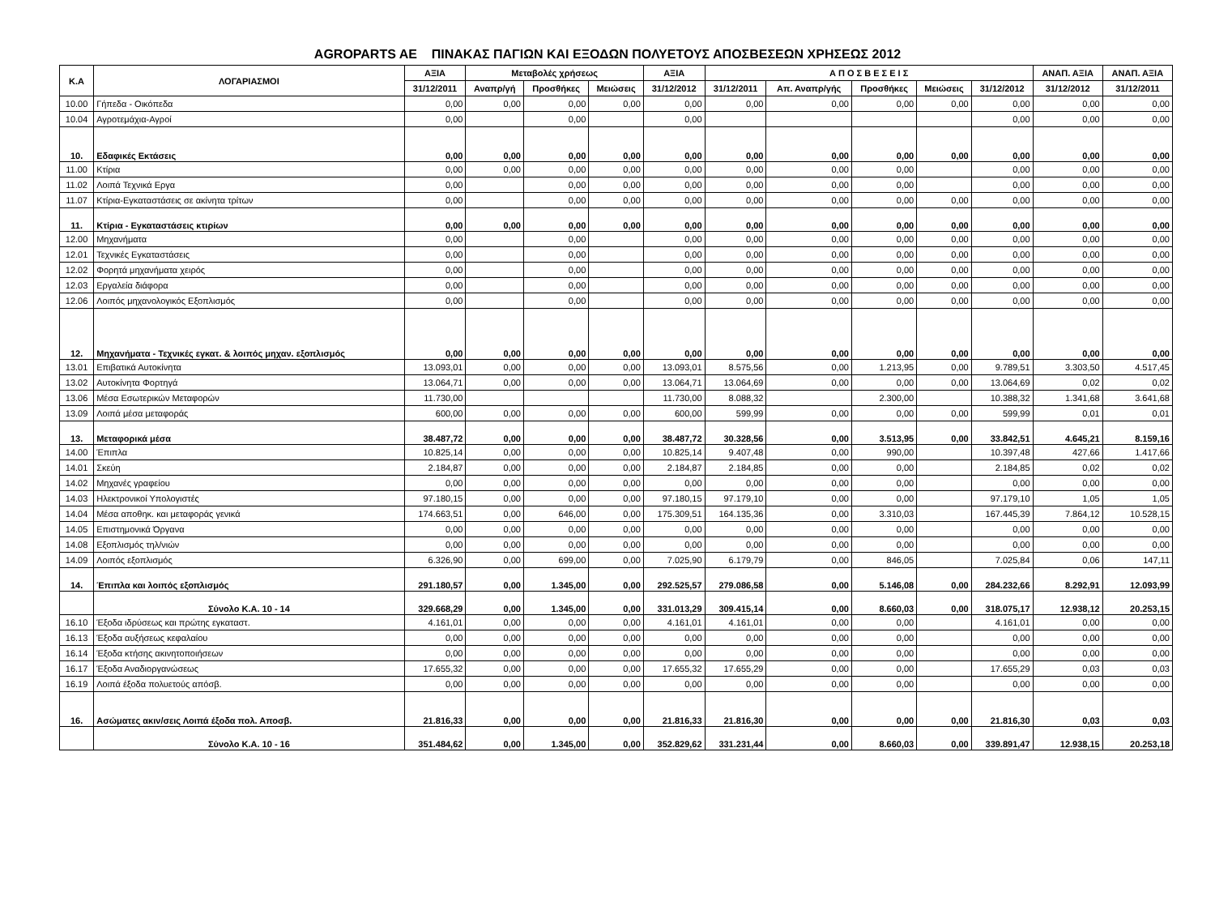AGROPARTS AE ΠΙΝΑΚΑΣ ΠΑΓΙΩΝ ΚΑΙ ΕΞΟΔΩΝ ΠΟΛΥΕΤΟΥΣ ΑΠΟΣΒΕΣΕΩΝ ΧΡΗΣΕΩΣ 2012
| K.A | ΛΟΓΑΡΙΑΣΜΟΙ | ΑΞΙΑ | Μεταβολές χρήσεως | | | ΑΞΙΑ | Α Π Ο Σ Β Ε Σ Ε Ι Σ | | | | | ΑΝΑΠ. ΑΞΙΑ | ΑΝΑΠ. ΑΞΙΑ |
| --- | --- | --- | --- | --- | --- | --- | --- | --- | --- | --- | --- | --- | --- |
| | | 31/12/2011 | Αναπρ/γή | Προσθήκες | Μειώσεις | 31/12/2012 | 31/12/2011 | Απ. Αναπρ/γής | Προσθήκες | Μειώσεις | 31/12/2012 | 31/12/2012 | 31/12/2011 |
| 10.00 | Γήπεδα - Οικόπεδα | 0,00 | 0,00 | 0,00 | 0,00 | 0,00 | 0,00 | 0,00 | 0,00 | 0,00 | 0,00 | 0,00 | 0,00 |
| 10.04 | Αγροτεμάχια-Αγροί | 0,00 | | 0,00 | | 0,00 | | | | | 0,00 | 0,00 | 0,00 |
| 10. | Εδαφικές Εκτάσεις | 0,00 | 0,00 | 0,00 | 0,00 | 0,00 | 0,00 | 0,00 | 0,00 | 0,00 | 0,00 | 0,00 | 0,00 |
| 11.00 | Κτίρια | 0,00 | 0,00 | 0,00 | 0,00 | 0,00 | 0,00 | 0,00 | 0,00 | | 0,00 | 0,00 | 0,00 |
| 11.02 | Λοιπά Τεχνικά Εργα | 0,00 | | 0,00 | 0,00 | 0,00 | 0,00 | 0,00 | 0,00 | | 0,00 | 0,00 | 0,00 |
| 11.07 | Κτίρια-Εγκαταστάσεις σε ακίνητα τρίτων | 0,00 | | 0,00 | 0,00 | 0,00 | 0,00 | 0,00 | 0,00 | 0,00 | 0,00 | 0,00 | 0,00 |
| 11. | Κτίρια - Εγκαταστάσεις κτιρίων | 0,00 | 0,00 | 0,00 | 0,00 | 0,00 | 0,00 | 0,00 | 0,00 | 0,00 | 0,00 | 0,00 | 0,00 |
| 12.00 | Μηχανήματα | 0,00 | | 0,00 | | 0,00 | 0,00 | 0,00 | 0,00 | 0,00 | 0,00 | 0,00 | 0,00 |
| 12.01 | Τεχνικές Εγκαταστάσεις | 0,00 | | 0,00 | | 0,00 | 0,00 | 0,00 | 0,00 | 0,00 | 0,00 | 0,00 | 0,00 |
| 12.02 | Φορητά μηχανήματα χειρός | 0,00 | | 0,00 | | 0,00 | 0,00 | 0,00 | 0,00 | 0,00 | 0,00 | 0,00 | 0,00 |
| 12.03 | Εργαλεία διάφορα | 0,00 | | 0,00 | | 0,00 | 0,00 | 0,00 | 0,00 | 0,00 | 0,00 | 0,00 | 0,00 |
| 12.06 | Λοιπός μηχανολογικός Εξοπλισμός | 0,00 | | 0,00 | | 0,00 | 0,00 | 0,00 | 0,00 | 0,00 | 0,00 | 0,00 | 0,00 |
| 12. | Μηχανήματα - Τεχνικές εγκατ. & λοιπός μηχαν. εξοπλισμός | 0,00 | 0,00 | 0,00 | 0,00 | 0,00 | 0,00 | 0,00 | 0,00 | 0,00 | 0,00 | 0,00 | 0,00 |
| 13.01 | Επιβατικά Αυτοκίνητα | 13.093,01 | 0,00 | 0,00 | 0,00 | 13.093,01 | 8.575,56 | 0,00 | 1.213,95 | 0,00 | 9.789,51 | 3.303,50 | 4.517,45 |
| 13.02 | Αυτοκίνητα Φορτηγά | 13.064,71 | 0,00 | 0,00 | 0,00 | 13.064,71 | 13.064,69 | 0,00 | 0,00 | 0,00 | 13.064,69 | 0,02 | 0,02 |
| 13.06 | Μέσα Εσωτερικών Μεταφορών | 11.730,00 | | | | 11.730,00 | 8.088,32 | | 2.300,00 | | 10.388,32 | 1.341,68 | 3.641,68 |
| 13.09 | Λοιπά μέσα μεταφοράς | 600,00 | 0,00 | 0,00 | 0,00 | 600,00 | 599,99 | 0,00 | 0,00 | 0,00 | 599,99 | 0,01 | 0,01 |
| 13. | Μεταφορικά μέσα | 38.487,72 | 0,00 | 0,00 | 0,00 | 38.487,72 | 30.328,56 | 0,00 | 3.513,95 | 0,00 | 33.842,51 | 4.645,21 | 8.159,16 |
| 14.00 | Έπιπλα | 10.825,14 | 0,00 | 0,00 | 0,00 | 10.825,14 | 9.407,48 | 0,00 | 990,00 | | 10.397,48 | 427,66 | 1.417,66 |
| 14.01 | Σκεύη | 2.184,87 | 0,00 | 0,00 | 0,00 | 2.184,87 | 2.184,85 | 0,00 | 0,00 | | 2.184,85 | 0,02 | 0,02 |
| 14.02 | Μηχανές γραφείου | 0,00 | 0,00 | 0,00 | 0,00 | 0,00 | 0,00 | 0,00 | 0,00 | | 0,00 | 0,00 | 0,00 |
| 14.03 | Ηλεκτρονικοί Υπολογιστές | 97.180,15 | 0,00 | 0,00 | 0,00 | 97.180,15 | 97.179,10 | 0,00 | 0,00 | | 97.179,10 | 1,05 | 1,05 |
| 14.04 | Μέσα αποθηκ. και μεταφοράς γενικά | 174.663,51 | 0,00 | 646,00 | 0,00 | 175.309,51 | 164.135,36 | 0,00 | 3.310,03 | | 167.445,39 | 7.864,12 | 10.528,15 |
| 14.05 | Επιστημονικά Όργανα | 0,00 | 0,00 | 0,00 | 0,00 | 0,00 | 0,00 | 0,00 | 0,00 | | 0,00 | 0,00 | 0,00 |
| 14.08 | Εξοπλισμός τηλ/νιών | 0,00 | 0,00 | 0,00 | 0,00 | 0,00 | 0,00 | 0,00 | 0,00 | | 0,00 | 0,00 | 0,00 |
| 14.09 | Λοιπός εξοπλισμός | 6.326,90 | 0,00 | 699,00 | 0,00 | 7.025,90 | 6.179,79 | 0,00 | 846,05 | | 7.025,84 | 0,06 | 147,11 |
| 14. | Έπιπλα και λοιπός εξοπλισμός | 291.180,57 | 0,00 | 1.345,00 | 0,00 | 292.525,57 | 279.086,58 | 0,00 | 5.146,08 | 0,00 | 284.232,66 | 8.292,91 | 12.093,99 |
| | Σύνολο Κ.Α. 10 - 14 | 329.668,29 | 0,00 | 1.345,00 | 0,00 | 331.013,29 | 309.415,14 | 0,00 | 8.660,03 | 0,00 | 318.075,17 | 12.938,12 | 20.253,15 |
| 16.10 | Έξοδα ιδρύσεως και πρώτης εγκαταστ. | 4.161,01 | 0,00 | 0,00 | 0,00 | 4.161,01 | 4.161,01 | 0,00 | 0,00 | | 4.161,01 | 0,00 | 0,00 |
| 16.13 | Έξοδα αυξήσεως κεφαλαίου | 0,00 | 0,00 | 0,00 | 0,00 | 0,00 | 0,00 | 0,00 | 0,00 | | 0,00 | 0,00 | 0,00 |
| 16.14 | Έξοδα κτήσης ακινητοποιήσεων | 0,00 | 0,00 | 0,00 | 0,00 | 0,00 | 0,00 | 0,00 | 0,00 | | 0,00 | 0,00 | 0,00 |
| 16.17 | Έξοδα Αναδιοργανώσεως | 17.655,32 | 0,00 | 0,00 | 0,00 | 17.655,32 | 17.655,29 | 0,00 | 0,00 | | 17.655,29 | 0,03 | 0,03 |
| 16.19 | Λοιπά έξοδα πολυετούς απόσβ. | 0,00 | 0,00 | 0,00 | 0,00 | 0,00 | 0,00 | 0,00 | 0,00 | | 0,00 | 0,00 | 0,00 |
| 16. | Ασώματες ακιν/σεις Λοιπά έξοδα πολ. Αποσβ. | 21.816,33 | 0,00 | 0,00 | 0,00 | 21.816,33 | 21.816,30 | 0,00 | 0,00 | 0,00 | 21.816,30 | 0,03 | 0,03 |
| | Σύνολο Κ.Α. 10 - 16 | 351.484,62 | 0,00 | 1.345,00 | 0,00 | 352.829,62 | 331.231,44 | 0,00 | 8.660,03 | 0,00 | 339.891,47 | 12.938,15 | 20.253,18 |